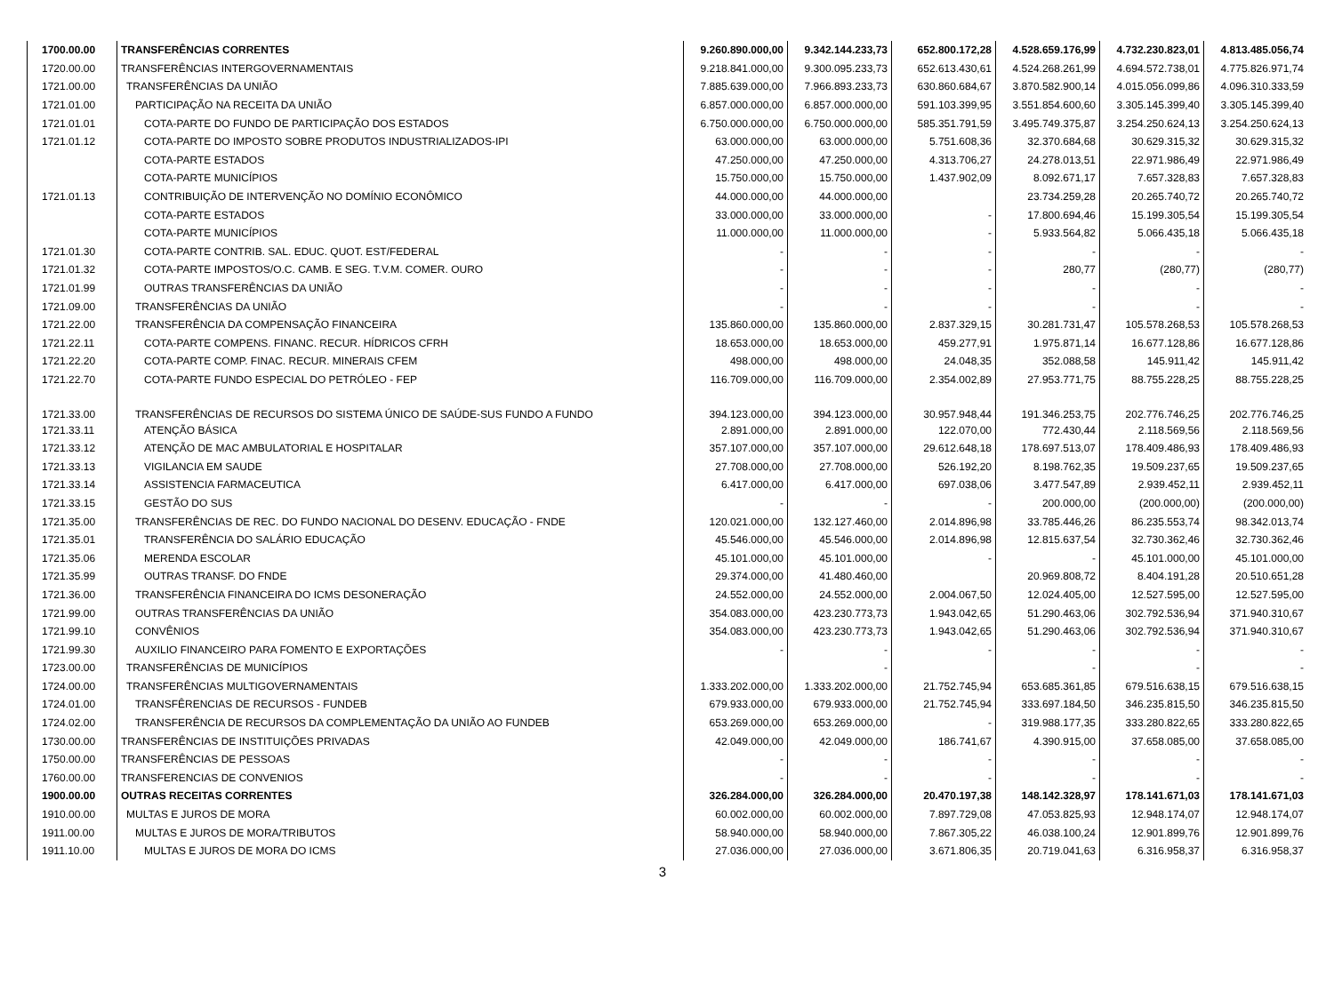| 1700.00.00 | TRANSFERÊNCIAS CORRENTES | 9.260.890.000,00 | 9.342.144.233,73 | 652.800.172,28 | 4.528.659.176,99 | 4.732.230.823,01 | 4.813.485.056,74 |
| 1720.00.00 | TRANSFERÊNCIAS INTERGOVERNAMENTAIS | 9.218.841.000,00 | 9.300.095.233,73 | 652.613.430,61 | 4.524.268.261,99 | 4.694.572.738,01 | 4.775.826.971,74 |
| 1721.00.00 | TRANSFERÊNCIAS DA UNIÃO | 7.885.639.000,00 | 7.966.893.233,73 | 630.860.684,67 | 3.870.582.900,14 | 4.015.056.099,86 | 4.096.310.333,59 |
| 1721.01.00 | PARTICIPAÇÃO NA RECEITA DA UNIÃO | 6.857.000.000,00 | 6.857.000.000,00 | 591.103.399,95 | 3.551.854.600,60 | 3.305.145.399,40 | 3.305.145.399,40 |
| 1721.01.01 | COTA-PARTE DO FUNDO DE PARTICIPAÇÃO DOS ESTADOS | 6.750.000.000,00 | 6.750.000.000,00 | 585.351.791,59 | 3.495.749.375,87 | 3.254.250.624,13 | 3.254.250.624,13 |
| 1721.01.12 | COTA-PARTE DO IMPOSTO SOBRE PRODUTOS INDUSTRIALIZADOS-IPI | 63.000.000,00 | 63.000.000,00 | 5.751.608,36 | 32.370.684,68 | 30.629.315,32 | 30.629.315,32 |
| | COTA-PARTE ESTADOS | 47.250.000,00 | 47.250.000,00 | 4.313.706,27 | 24.278.013,51 | 22.971.986,49 | 22.971.986,49 |
| | COTA-PARTE MUNICÍPIOS | 15.750.000,00 | 15.750.000,00 | 1.437.902,09 | 8.092.671,17 | 7.657.328,83 | 7.657.328,83 |
| 1721.01.13 | CONTRIBUIÇÃO DE INTERVENÇÃO NO DOMÍNIO ECONÔMICO | 44.000.000,00 | 44.000.000,00 | | 23.734.259,28 | 20.265.740,72 | 20.265.740,72 |
| | COTA-PARTE ESTADOS | 33.000.000,00 | 33.000.000,00 | - | 17.800.694,46 | 15.199.305,54 | 15.199.305,54 |
| | COTA-PARTE MUNICÍPIOS | 11.000.000,00 | 11.000.000,00 | - | 5.933.564,82 | 5.066.435,18 | 5.066.435,18 |
| 1721.01.30 | COTA-PARTE CONTRIB. SAL. EDUC. QUOT. EST/FEDERAL | - | - | - | - | - | - |
| 1721.01.32 | COTA-PARTE IMPOSTOS/O.C. CAMB. E SEG. T.V.M. COMER. OURO | - | - | - | 280,77 | (280,77) | (280,77) |
| 1721.01.99 | OUTRAS TRANSFERÊNCIAS DA UNIÃO | - | - | - | - | - | - |
| 1721.09.00 | TRANSFERÊNCIAS DA UNIÃO | - | - | - | - | - | - |
| 1721.22.00 | TRANSFERÊNCIA DA COMPENSAÇÃO FINANCEIRA | 135.860.000,00 | 135.860.000,00 | 2.837.329,15 | 30.281.731,47 | 105.578.268,53 | 105.578.268,53 |
| 1721.22.11 | COTA-PARTE COMPENS. FINANC. RECUR. HÍDRICOS CFRH | 18.653.000,00 | 18.653.000,00 | 459.277,91 | 1.975.871,14 | 16.677.128,86 | 16.677.128,86 |
| 1721.22.20 | COTA-PARTE COMP. FINAC. RECUR. MINERAIS CFEM | 498.000,00 | 498.000,00 | 24.048,35 | 352.088,58 | 145.911,42 | 145.911,42 |
| 1721.22.70 | COTA-PARTE FUNDO ESPECIAL DO PETRÓLEO - FEP | 116.709.000,00 | 116.709.000,00 | 2.354.002,89 | 27.953.771,75 | 88.755.228,25 | 88.755.228,25 |
| 1721.33.00 | TRANSFERÊNCIAS DE RECURSOS DO SISTEMA ÚNICO DE SAÚDE-SUS FUNDO A FUNDO | 394.123.000,00 | 394.123.000,00 | 30.957.948,44 | 191.346.253,75 | 202.776.746,25 | 202.776.746,25 |
| 1721.33.11 | ATENÇÃO BÁSICA | 2.891.000,00 | 2.891.000,00 | 122.070,00 | 772.430,44 | 2.118.569,56 | 2.118.569,56 |
| 1721.33.12 | ATENÇÃO DE MAC AMBULATORIAL E HOSPITALAR | 357.107.000,00 | 357.107.000,00 | 29.612.648,18 | 178.697.513,07 | 178.409.486,93 | 178.409.486,93 |
| 1721.33.13 | VIGILANCIA EM SAUDE | 27.708.000,00 | 27.708.000,00 | 526.192,20 | 8.198.762,35 | 19.509.237,65 | 19.509.237,65 |
| 1721.33.14 | ASSISTENCIA FARMACEUTICA | 6.417.000,00 | 6.417.000,00 | 697.038,06 | 3.477.547,89 | 2.939.452,11 | 2.939.452,11 |
| 1721.33.15 | GESTÃO DO SUS | - | - | - | 200.000,00 | (200.000,00) | (200.000,00) |
| 1721.35.00 | TRANSFERÊNCIAS DE REC. DO FUNDO NACIONAL DO DESENV. EDUCAÇÃO - FNDE | 120.021.000,00 | 132.127.460,00 | 2.014.896,98 | 33.785.446,26 | 86.235.553,74 | 98.342.013,74 |
| 1721.35.01 | TRANSFERÊNCIA DO SALÁRIO EDUCAÇÃO | 45.546.000,00 | 45.546.000,00 | 2.014.896,98 | 12.815.637,54 | 32.730.362,46 | 32.730.362,46 |
| 1721.35.06 | MERENDA ESCOLAR | 45.101.000,00 | 45.101.000,00 | - | - | 45.101.000,00 | 45.101.000,00 |
| 1721.35.99 | OUTRAS TRANSF. DO FNDE | 29.374.000,00 | 41.480.460,00 | | 20.969.808,72 | 8.404.191,28 | 20.510.651,28 |
| 1721.36.00 | TRANSFERÊNCIA FINANCEIRA DO ICMS DESONERAÇÃO | 24.552.000,00 | 24.552.000,00 | 2.004.067,50 | 12.024.405,00 | 12.527.595,00 | 12.527.595,00 |
| 1721.99.00 | OUTRAS TRANSFERÊNCIAS DA UNIÃO | 354.083.000,00 | 423.230.773,73 | 1.943.042,65 | 51.290.463,06 | 302.792.536,94 | 371.940.310,67 |
| 1721.99.10 | CONVÊNIOS | 354.083.000,00 | 423.230.773,73 | 1.943.042,65 | 51.290.463,06 | 302.792.536,94 | 371.940.310,67 |
| 1721.99.30 | AUXILIO FINANCEIRO PARA FOMENTO E EXPORTAÇÕES | - | - | - | - | - | - |
| 1723.00.00 | TRANSFERÊNCIAS DE MUNICÍPIOS | | - | | - | - | - |
| 1724.00.00 | TRANSFERÊNCIAS MULTIGOVERNAMENTAIS | 1.333.202.000,00 | 1.333.202.000,00 | 21.752.745,94 | 653.685.361,85 | 679.516.638,15 | 679.516.638,15 |
| 1724.01.00 | TRANSFÊRENCIAS DE RECURSOS - FUNDEB | 679.933.000,00 | 679.933.000,00 | 21.752.745,94 | 333.697.184,50 | 346.235.815,50 | 346.235.815,50 |
| 1724.02.00 | TRANSFERÊNCIA DE RECURSOS DA COMPLEMENTAÇÃO DA UNIÃO AO FUNDEB | 653.269.000,00 | 653.269.000,00 | - | 319.988.177,35 | 333.280.822,65 | 333.280.822,65 |
| 1730.00.00 | TRANSFERÊNCIAS DE INSTITUIÇÕES PRIVADAS | 42.049.000,00 | 42.049.000,00 | 186.741,67 | 4.390.915,00 | 37.658.085,00 | 37.658.085,00 |
| 1750.00.00 | TRANSFERÊNCIAS DE PESSOAS | - | - | - | - | - | - |
| 1760.00.00 | TRANSFERENCIAS DE CONVENIOS | - | - | - | - | - | - |
| 1900.00.00 | OUTRAS RECEITAS CORRENTES | 326.284.000,00 | 326.284.000,00 | 20.470.197,38 | 148.142.328,97 | 178.141.671,03 | 178.141.671,03 |
| 1910.00.00 | MULTAS E JUROS DE MORA | 60.002.000,00 | 60.002.000,00 | 7.897.729,08 | 47.053.825,93 | 12.948.174,07 | 12.948.174,07 |
| 1911.00.00 | MULTAS E JUROS DE MORA/TRIBUTOS | 58.940.000,00 | 58.940.000,00 | 7.867.305,22 | 46.038.100,24 | 12.901.899,76 | 12.901.899,76 |
| 1911.10.00 | MULTAS E JUROS DE MORA DO ICMS | 27.036.000,00 | 27.036.000,00 | 3.671.806,35 | 20.719.041,63 | 6.316.958,37 | 6.316.958,37 |
3